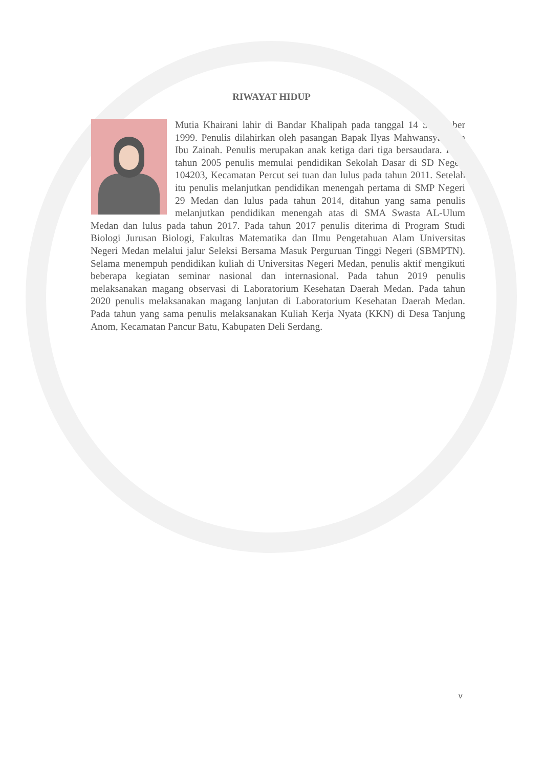RIWAYAT HIDUP
Mutia Khairani lahir di Bandar Khalipah pada tanggal 14 September 1999. Penulis dilahirkan oleh pasangan Bapak Ilyas Mahwansyah dan Ibu Zainah. Penulis merupakan anak ketiga dari tiga bersaudara. Pada tahun 2005 penulis memulai pendidikan Sekolah Dasar di SD Negeri 104203, Kecamatan Percut sei tuan dan lulus pada tahun 2011. Setelah itu penulis melanjutkan pendidikan menengah pertama di SMP Negeri 29 Medan dan lulus pada tahun 2014, ditahun yang sama penulis melanjutkan pendidikan menengah atas di SMA Swasta AL-Ulum Medan dan lulus pada tahun 2017. Pada tahun 2017 penulis diterima di Program Studi Biologi Jurusan Biologi, Fakultas Matematika dan Ilmu Pengetahuan Alam Universitas Negeri Medan melalui jalur Seleksi Bersama Masuk Perguruan Tinggi Negeri (SBMPTN). Selama menempuh pendidikan kuliah di Universitas Negeri Medan, penulis aktif mengikuti beberapa kegiatan seminar nasional dan internasional. Pada tahun 2019 penulis melaksanakan magang observasi di Laboratorium Kesehatan Daerah Medan. Pada tahun 2020 penulis melaksanakan magang lanjutan di Laboratorium Kesehatan Daerah Medan. Pada tahun yang sama penulis melaksanakan Kuliah Kerja Nyata (KKN) di Desa Tanjung Anom, Kecamatan Pancur Batu, Kabupaten Deli Serdang.
v